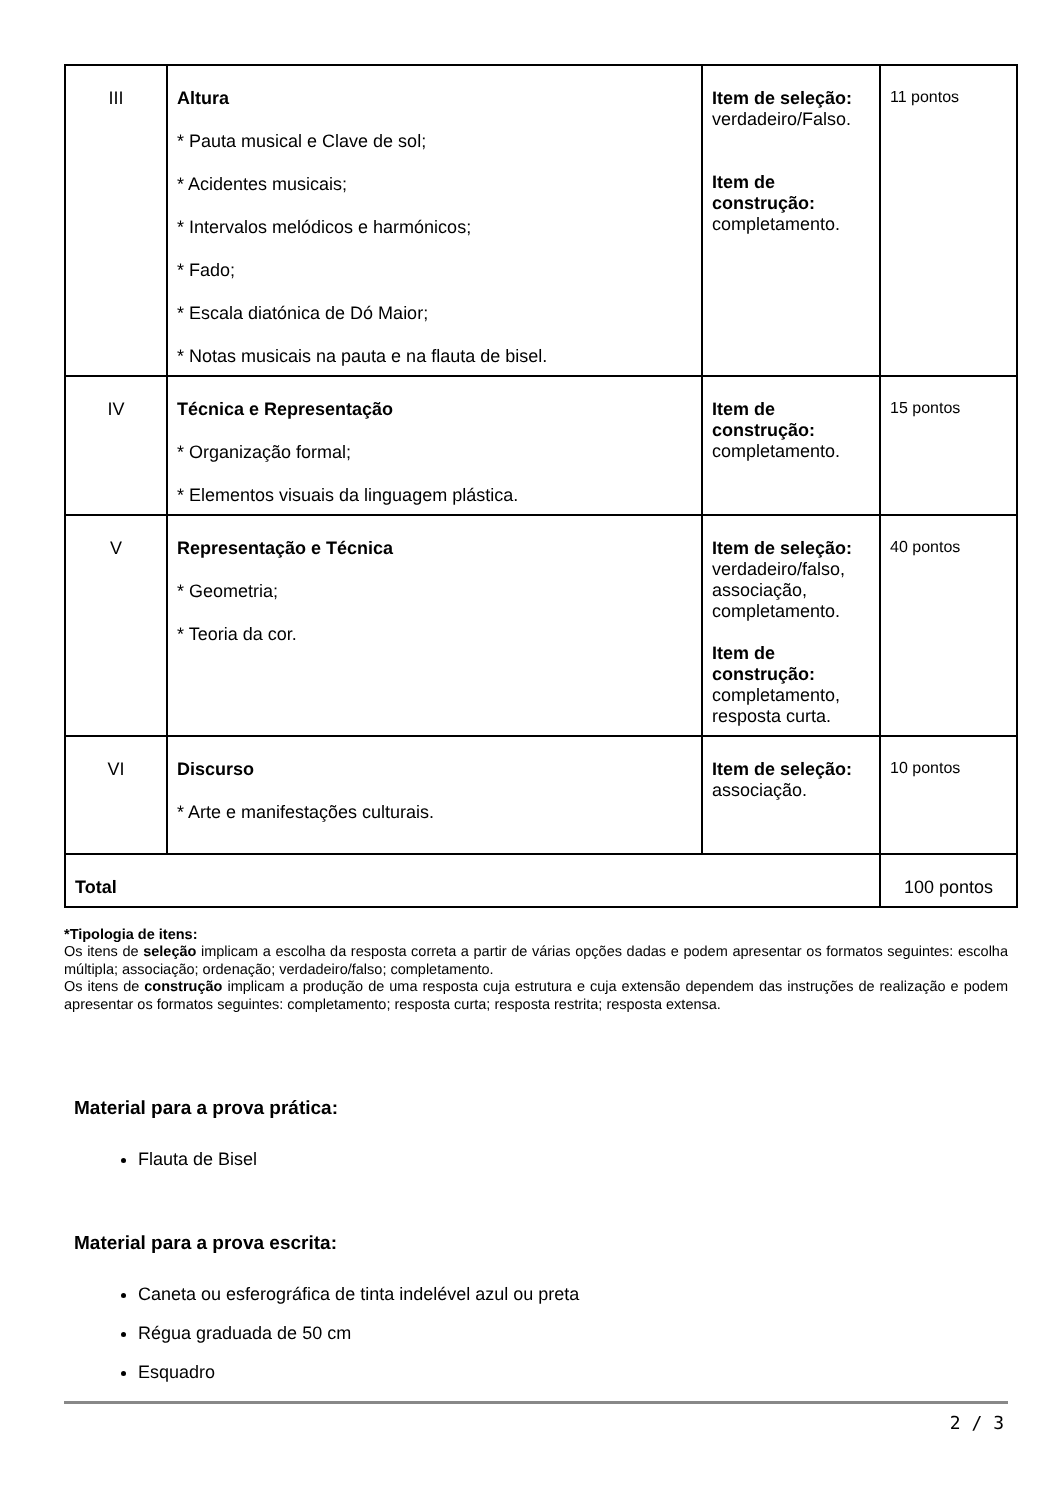| III | Altura * Pauta musical e Clave de sol; * Acidentes musicais; * Intervalos melódicos e harmónicos; * Fado; * Escala diatónica de Dó Maior; * Notas musicais na pauta e na flauta de bisel. | Item de seleção: verdadeiro/Falso. Item de construção: completamento. | 11 pontos |
| IV | Técnica e Representação * Organização formal; * Elementos visuais da linguagem plástica. | Item de construção: completamento. | 15 pontos |
| V | Representação e Técnica * Geometria; * Teoria da cor. | Item de seleção: verdadeiro/falso, associação, completamento. Item de construção: completamento, resposta curta. | 40 pontos |
| VI | Discurso * Arte e manifestações culturais. | Item de seleção: associação. | 10 pontos |
| Total | | | 100 pontos |
*Tipologia de itens:
Os itens de seleção implicam a escolha da resposta correta a partir de várias opções dadas e podem apresentar os formatos seguintes: escolha múltipla; associação; ordenação; verdadeiro/falso; completamento.
Os itens de construção implicam a produção de uma resposta cuja estrutura e cuja extensão dependem das instruções de realização e podem apresentar os formatos seguintes: completamento; resposta curta; resposta restrita; resposta extensa.
Material para a prova prática:
Flauta de Bisel
Material para a prova escrita:
Caneta ou esferográfica de tinta indelével azul ou preta
Régua graduada de 50 cm
Esquadro
2 / 3